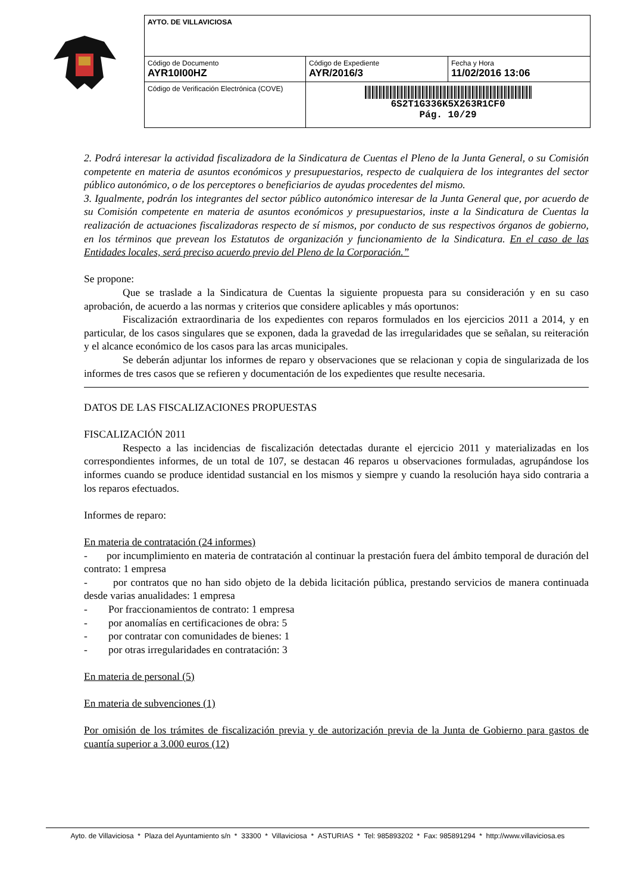| AYTO. DE VILLAVICIOSA | | |
| Código de Documento AYR10I00HZ | Código de Expediente AYR/2016/3 | Fecha y Hora 11/02/2016 13:06 |
| Código de Verificación Electrónica (COVE) | 6S2T1G336K5X263R1CF0 Pág. 10/29 | |
2. Podrá interesar la actividad fiscalizadora de la Sindicatura de Cuentas el Pleno de la Junta General, o su Comisión competente en materia de asuntos económicos y presupuestarios, respecto de cualquiera de los integrantes del sector público autonómico, o de los perceptores o beneficiarios de ayudas procedentes del mismo.
3. Igualmente, podrán los integrantes del sector público autonómico interesar de la Junta General que, por acuerdo de su Comisión competente en materia de asuntos económicos y presupuestarios, inste a la Sindicatura de Cuentas la realización de actuaciones fiscalizadoras respecto de sí mismos, por conducto de sus respectivos órganos de gobierno, en los términos que prevean los Estatutos de organización y funcionamiento de la Sindicatura. En el caso de las Entidades locales, será preciso acuerdo previo del Pleno de la Corporación.”
Se propone:
Que se traslade a la Sindicatura de Cuentas la siguiente propuesta para su consideración y en su caso aprobación, de acuerdo a las normas y criterios que considere aplicables y más oportunos:
Fiscalización extraordinaria de los expedientes con reparos formulados en los ejercicios 2011 a 2014, y en particular, de los casos singulares que se exponen, dada la gravedad de las irregularidades que se señalan, su reiteración y el alcance económico de los casos para las arcas municipales.
Se deberán adjuntar los informes de reparo y observaciones que se relacionan y copia de singularizada de los informes de tres casos que se refieren y documentación de los expedientes que resulte necesaria.
DATOS DE LAS FISCALIZACIONES PROPUESTAS
FISCALIZACIÓN 2011
Respecto a las incidencias de fiscalización detectadas durante el ejercicio 2011 y materializadas en los correspondientes informes, de un total de 107, se destacan 46 reparos u observaciones formuladas, agrupándose los informes cuando se produce identidad sustancial en los mismos y siempre y cuando la resolución haya sido contraria a los reparos efectuados.
Informes de reparo:
En materia de contratación (24 informes)
- por incumplimiento en materia de contratación al continuar la prestación fuera del ámbito temporal de duración del contrato: 1 empresa
- por contratos que no han sido objeto de la debida licitación pública, prestando servicios de manera continuada desde varias anualidades: 1 empresa
- Por fraccionamientos de contrato: 1 empresa
- por anomalías en certificaciones de obra: 5
- por contratar con comunidades de bienes: 1
- por otras irregularidades en contratación: 3
En materia de personal (5)
En materia de subvenciones (1)
Por omisión de los trámites de fiscalización previa y de autorización previa de la Junta de Gobierno para gastos de cuantía superior a 3.000 euros (12)
Ayto. de Villaviciosa * Plaza del Ayuntamiento s/n * 33300 * Villaviciosa * ASTURIAS * Tel: 985893202 * Fax: 985891294 * http://www.villaviciosa.es